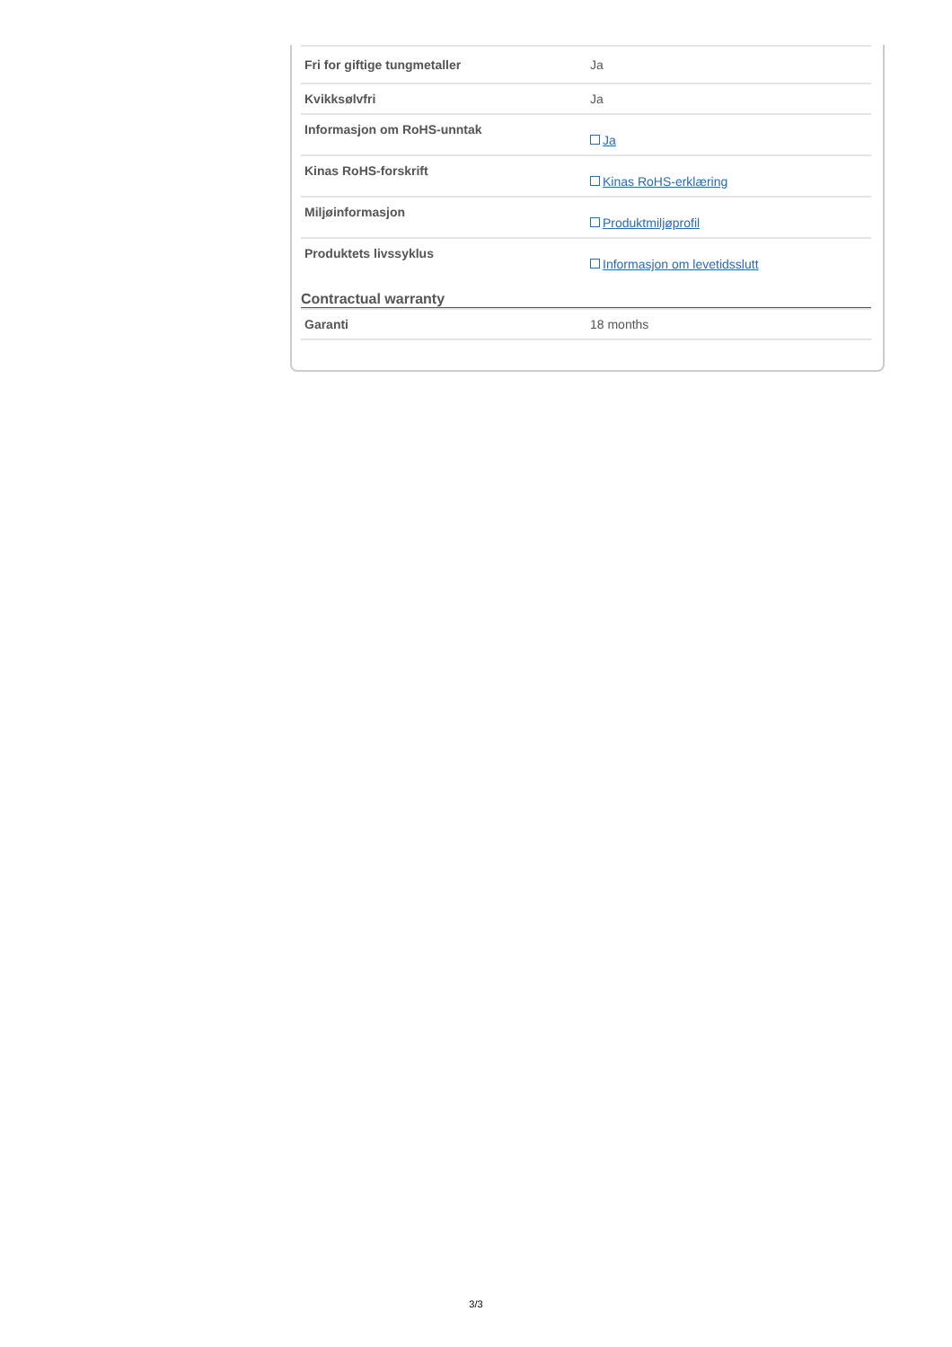| Fri for giftige tungmetaller | Ja |
| Kvikksølvfri | Ja |
| Informasjon om RoHS-unntak | Ja |
| Kinas RoHS-forskrift | Kinas RoHS-erklæring |
| Miljøinformasjon | Produktmiljøprofil |
| Produktets livssyklus | Informasjon om levetidsslutt |
Contractual warranty
| Garanti | 18 months |
3/3